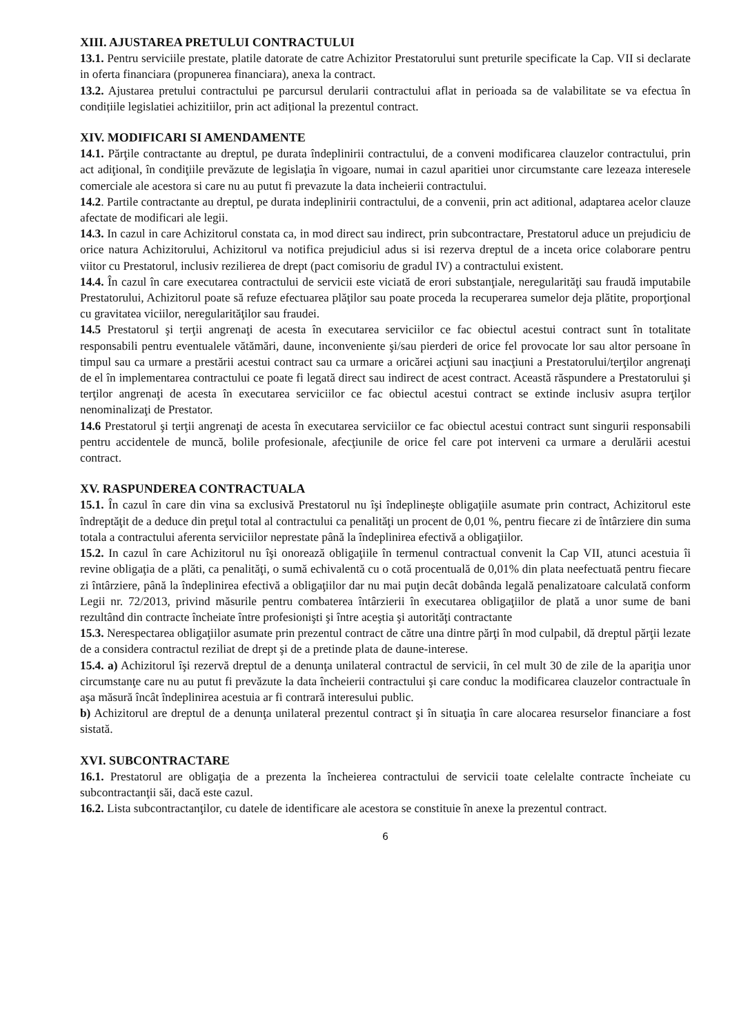XIII. AJUSTAREA PRETULUI CONTRACTULUI
13.1. Pentru serviciile prestate, platile datorate de catre Achizitor Prestatorului sunt preturile specificate la Cap. VII si declarate in oferta financiara (propunerea financiara), anexa la contract.
13.2. Ajustarea pretului contractului pe parcursul derularii contractului aflat in perioada sa de valabilitate se va efectua în condițiile legislatiei achizitiilor, prin act adițional la prezentul contract.
XIV. MODIFICARI SI AMENDAMENTE
14.1. Părţile contractante au dreptul, pe durata îndeplinirii contractului, de a conveni modificarea clauzelor contractului, prin act adiţional, în condiţiile prevăzute de legislaţia în vigoare, numai in cazul aparitiei unor circumstante care lezeaza interesele comerciale ale acestora si care nu au putut fi prevazute la data incheierii contractului.
14.2. Partile contractante au dreptul, pe durata indeplinirii contractului, de a convenii, prin act aditional, adaptarea acelor clauze afectate de modificari ale legii.
14.3. In cazul in care Achizitorul constata ca, in mod direct sau indirect, prin subcontractare, Prestatorul aduce un prejudiciu de orice natura Achizitorului, Achizitorul va notifica prejudiciul adus si isi rezerva dreptul de a inceta orice colaborare pentru viitor cu Prestatorul, inclusiv rezilierea de drept (pact comisoriu de gradul IV) a contractului existent.
14.4. În cazul în care executarea contractului de servicii este viciată de erori substanţiale, neregularităţi sau fraudă imputabile Prestatorului, Achizitorul poate să refuze efectuarea plăţilor sau poate proceda la recuperarea sumelor deja plătite, proporţional cu gravitatea viciilor, neregularităţilor sau fraudei.
14.5 Prestatorul şi terţii angrenaţi de acesta în executarea serviciilor ce fac obiectul acestui contract sunt în totalitate responsabili pentru eventualele vătămări, daune, inconveniente şi/sau pierderi de orice fel provocate lor sau altor persoane în timpul sau ca urmare a prestării acestui contract sau ca urmare a oricărei acţiuni sau inacţiuni a Prestatorului/terţilor angrenaţi de el în implementarea contractului ce poate fi legată direct sau indirect de acest contract. Această răspundere a Prestatorului şi terţilor angrenaţi de acesta în executarea serviciilor ce fac obiectul acestui contract se extinde inclusiv asupra terţilor nenominalizaţi de Prestator.
14.6 Prestatorul şi terţii angrenaţi de acesta în executarea serviciilor ce fac obiectul acestui contract sunt singurii responsabili pentru accidentele de muncă, bolile profesionale, afecţiunile de orice fel care pot interveni ca urmare a derulării acestui contract.
XV. RASPUNDEREA CONTRACTUALA
15.1. În cazul în care din vina sa exclusivă Prestatorul nu îşi îndeplineşte obligaţiile asumate prin contract, Achizitorul este îndreptăţit de a deduce din preţul total al contractului ca penalităţi un procent de 0,01 %, pentru fiecare zi de întârziere din suma totala a contractului aferenta serviciilor neprestate până la îndeplinirea efectivă a obligaţiilor.
15.2. In cazul în care Achizitorul nu îşi onorează obligaţiile în termenul contractual convenit la Cap VII, atunci acestuia îi revine obligaţia de a plăti, ca penalităţi, o sumă echivalentă cu o cotă procentuală de 0,01% din plata neefectuată pentru fiecare zi întârziere, până la îndeplinirea efectivă a obligaţiilor dar nu mai puţin decât dobânda legală penalizatoare calculată conform Legii nr. 72/2013, privind măsurile pentru combaterea întârzierii în executarea obligaţiilor de plată a unor sume de bani rezultând din contracte încheiate între profesionişti şi între aceştia şi autorităţi contractante
15.3. Nerespectarea obligaţiilor asumate prin prezentul contract de către una dintre părţi în mod culpabil, dă dreptul părţii lezate de a considera contractul reziliat de drept şi de a pretinde plata de daune-interese.
15.4. a) Achizitorul îşi rezervă dreptul de a denunţa unilateral contractul de servicii, în cel mult 30 de zile de la apariţia unor circumstanţe care nu au putut fi prevăzute la data încheierii contractului şi care conduc la modificarea clauzelor contractuale în aşa măsură încât îndeplinirea acestuia ar fi contrară interesului public.
b) Achizitorul are dreptul de a denunţa unilateral prezentul contract şi în situaţia în care alocarea resurselor financiare a fost sistată.
XVI. SUBCONTRACTARE
16.1. Prestatorul are obligaţia de a prezenta la încheierea contractului de servicii toate celelalte contracte încheiate cu subcontractanţii săi, dacă este cazul.
16.2. Lista subcontractanţilor, cu datele de identificare ale acestora se constituie în anexe la prezentul contract.
6